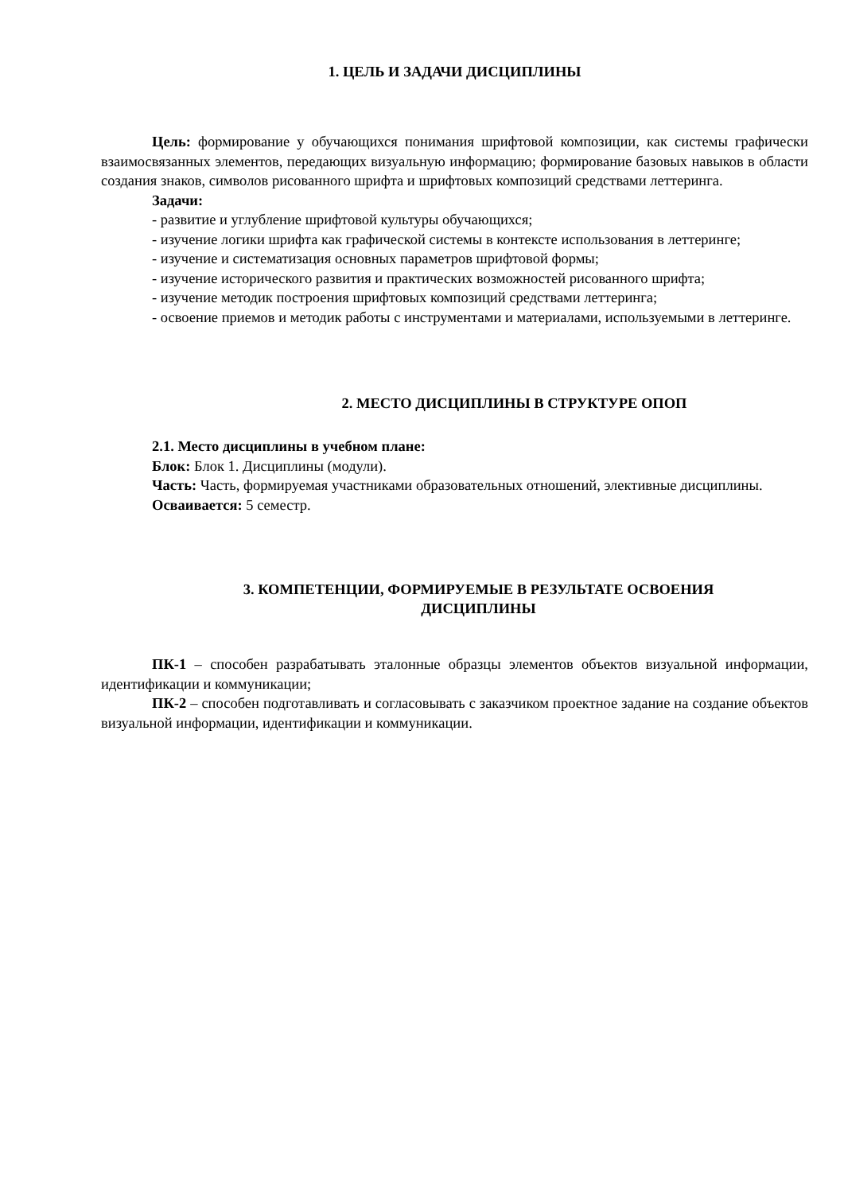1. ЦЕЛЬ И ЗАДАЧИ ДИСЦИПЛИНЫ
Цель: формирование у обучающихся понимания шрифтовой композиции, как системы графически взаимосвязанных элементов, передающих визуальную информацию; формирование базовых навыков в области создания знаков, символов рисованного шрифта и шрифтовых композиций средствами леттеринга.
Задачи:
- развитие и углубление шрифтовой культуры обучающихся;
- изучение логики шрифта как графической системы в контексте использования в леттеринге;
- изучение и систематизация основных параметров шрифтовой формы;
- изучение исторического развития и практических возможностей рисованного шрифта;
- изучение методик построения шрифтовых композиций средствами леттеринга;
- освоение приемов и методик работы с инструментами и материалами, используемыми в леттеринге.
2. МЕСТО ДИСЦИПЛИНЫ В СТРУКТУРЕ ОПОП
2.1. Место дисциплины в учебном плане:
Блок: Блок 1. Дисциплины (модули).
Часть: Часть, формируемая участниками образовательных отношений, элективные дисциплины.
Осваивается: 5 семестр.
3. КОМПЕТЕНЦИИ, ФОРМИРУЕМЫЕ В РЕЗУЛЬТАТЕ ОСВОЕНИЯ
ДИСЦИПЛИНЫ
ПК-1 – способен разрабатывать эталонные образцы элементов объектов визуальной информации, идентификации и коммуникации;
ПК-2 – способен подготавливать и согласовывать с заказчиком проектное задание на создание объектов визуальной информации, идентификации и коммуникации.